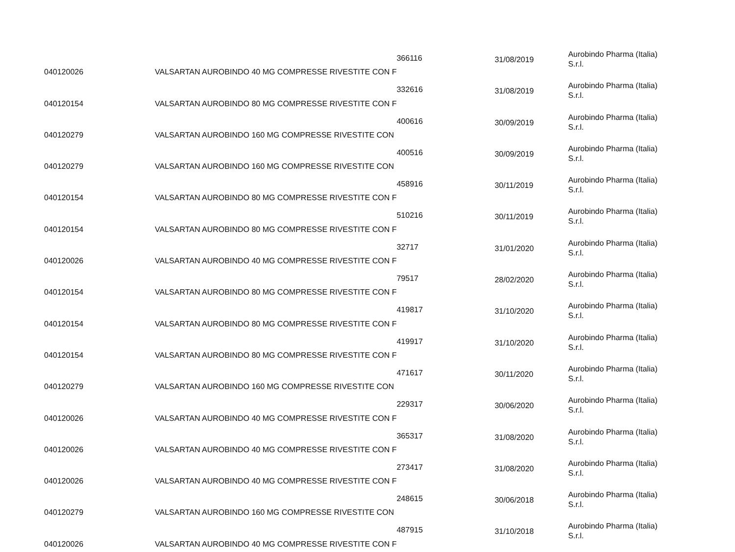| 040120026 | VALSARTAN AUROBINDO 40 MG COMPRESSE RIVESTITE CON F | 366116 | 31/08/2019 | Aurobindo Pharma (Italia) S.r.l. |
| 040120154 | VALSARTAN AUROBINDO 80 MG COMPRESSE RIVESTITE CON F | 332616 | 31/08/2019 | Aurobindo Pharma (Italia) S.r.l. |
| 040120279 | VALSARTAN AUROBINDO 160 MG COMPRESSE RIVESTITE CON | 400616 | 30/09/2019 | Aurobindo Pharma (Italia) S.r.l. |
| 040120279 | VALSARTAN AUROBINDO 160 MG COMPRESSE RIVESTITE CON | 400516 | 30/09/2019 | Aurobindo Pharma (Italia) S.r.l. |
| 040120154 | VALSARTAN AUROBINDO 80 MG COMPRESSE RIVESTITE CON F | 458916 | 30/11/2019 | Aurobindo Pharma (Italia) S.r.l. |
| 040120154 | VALSARTAN AUROBINDO 80 MG COMPRESSE RIVESTITE CON F | 510216 | 30/11/2019 | Aurobindo Pharma (Italia) S.r.l. |
| 040120026 | VALSARTAN AUROBINDO 40 MG COMPRESSE RIVESTITE CON F | 32717 | 31/01/2020 | Aurobindo Pharma (Italia) S.r.l. |
| 040120154 | VALSARTAN AUROBINDO 80 MG COMPRESSE RIVESTITE CON F | 79517 | 28/02/2020 | Aurobindo Pharma (Italia) S.r.l. |
| 040120154 | VALSARTAN AUROBINDO 80 MG COMPRESSE RIVESTITE CON F | 419817 | 31/10/2020 | Aurobindo Pharma (Italia) S.r.l. |
| 040120154 | VALSARTAN AUROBINDO 80 MG COMPRESSE RIVESTITE CON F | 419917 | 31/10/2020 | Aurobindo Pharma (Italia) S.r.l. |
| 040120279 | VALSARTAN AUROBINDO 160 MG COMPRESSE RIVESTITE CON | 471617 | 30/11/2020 | Aurobindo Pharma (Italia) S.r.l. |
| 040120026 | VALSARTAN AUROBINDO 40 MG COMPRESSE RIVESTITE CON F | 229317 | 30/06/2020 | Aurobindo Pharma (Italia) S.r.l. |
| 040120026 | VALSARTAN AUROBINDO 40 MG COMPRESSE RIVESTITE CON F | 365317 | 31/08/2020 | Aurobindo Pharma (Italia) S.r.l. |
| 040120026 | VALSARTAN AUROBINDO 40 MG COMPRESSE RIVESTITE CON F | 273417 | 31/08/2020 | Aurobindo Pharma (Italia) S.r.l. |
| 040120279 | VALSARTAN AUROBINDO 160 MG COMPRESSE RIVESTITE CON | 248615 | 30/06/2018 | Aurobindo Pharma (Italia) S.r.l. |
| 040120026 | VALSARTAN AUROBINDO 40 MG COMPRESSE RIVESTITE CON F | 487915 | 31/10/2018 | Aurobindo Pharma (Italia) S.r.l. |